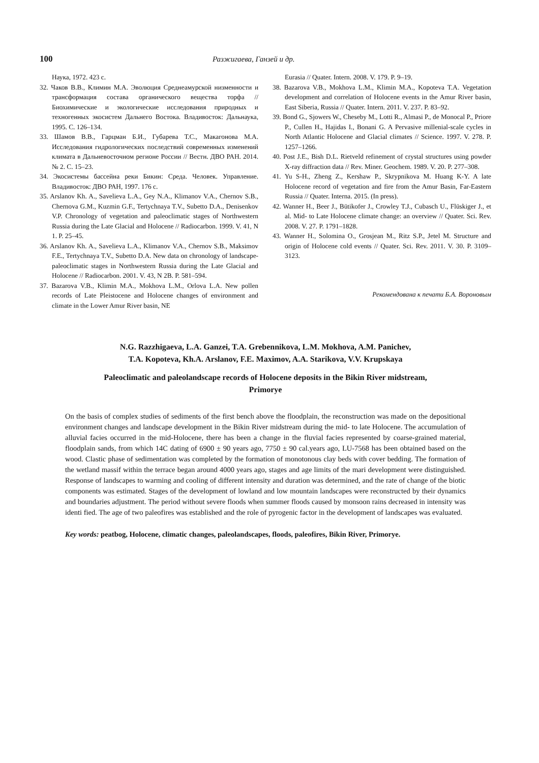100
Разжигаева, Ганзей и др.
Наука, 1972. 423 с.
32. Чаков В.В., Климин М.А. Эволюция Среднеамурской низменности и трансформация состава органического вещества торфа // Биохимические и экологические исследования природных и техногенных экосистем Дальнего Востока. Владивосток: Дальнаука, 1995. С. 126–134.
33. Шамов В.В., Гарцман Б.И., Губарева Т.С., Макагонова М.А. Исследования гидрологических последствий современных изменений климата в Дальневосточном регионе России // Вестн. ДВО РАН. 2014. № 2. С. 15–23.
34. Экосистемы бассейна реки Бикин: Среда. Человек. Управление. Владивосток: ДВО РАН, 1997. 176 с.
35. Arslanov Kh. A., Savelieva L.A., Gey N.A., Klimanov V.A., Chernov S.B., Chernova G.M., Kuzmin G.F., Tertychnaya T.V., Subetto D.A., Denisenkov V.P. Chronology of vegetation and paleoclimatic stages of Northwestern Russia during the Late Glacial and Holocene // Radiocarbon. 1999. V. 41, N 1. P. 25–45.
36. Arslanov Kh. A., Savelieva L.A., Klimanov V.A., Chernov S.B., Maksimov F.E., Tertychnaya T.V., Subetto D.A. New data on chronology of landscape-paleoclimatic stages in Northwestern Russia during the Late Glacial and Holocene // Radiocarbon. 2001. V. 43, N 2B. P. 581–594.
37. Bazarova V.B., Klimin M.A., Mokhova L.M., Orlova L.A. New pollen records of Late Pleistocene and Holocene changes of environment and climate in the Lower Amur River basin, NE
Eurasia // Quater. Intern. 2008. V. 179. P. 9–19.
38. Bazarova V.B., Mokhova L.M., Klimin M.A., Kopoteva T.A. Vegetation development and correlation of Holocene events in the Amur River basin, East Siberia, Russia // Quater. Intern. 2011. V. 237. P. 83–92.
39. Bond G., Sjowers W., Cheseby M., Lotti R., Almasi P., de Monocal P., Priore P., Cullen H., Hajidas I., Bonani G. A Pervasive millenial-scale cycles in North Atlantic Holocene and Glacial climates // Science. 1997. V. 278. P. 1257–1266.
40. Post J.E., Bish D.L. Rietveld refinement of crystal structures using powder X-ray diffraction data // Rev. Miner. Geochem. 1989. V. 20. P. 277–308.
41. Yu S-H., Zheng Z., Kershaw P., Skrypnikova M. Huang K-Y. A late Holocene record of vegetation and fire from the Amur Basin, Far-Eastern Russia // Quater. Interna. 2015. (In press).
42. Wanner H., Beer J., Bütikofer J., Crowley T.J., Cubasch U., Flüskiger J., et al. Mid- to Late Holocene climate change: an overview // Quater. Sci. Rev. 2008. V. 27. P. 1791–1828.
43. Wanner H., Solomina O., Grosjean M., Ritz S.P., Jetel M. Structure and origin of Holocene cold events // Quater. Sci. Rev. 2011. V. 30. P. 3109–3123.
Рекомендована к печати Б.А. Вороновым
N.G. Razzhigaeva, L.A. Ganzei, T.A. Grebennikova, L.M. Mokhova, A.M. Panichev,
T.A. Kopoteva, Kh.A. Arslanov, F.E. Maximov, A.A. Starikova, V.V. Krupskaya
Paleoclimatic and paleolandscape records of Holocene deposits in the Bikin River midstream,
Primorye
On the basis of complex studies of sediments of the first bench above the floodplain, the reconstruction was made on the depositional environment changes and landscape development in the Bikin River midstream during the mid- to late Holocene. The accumulation of alluvial facies occurred in the mid-Holocene, there has been a change in the fluvial facies represented by coarse-grained material, floodplain sands, from which 14C dating of 6900 ± 90 years ago, 7750 ± 90 cal.years ago, LU-7568 has been obtained based on the wood. Clastic phase of sedimentation was completed by the formation of monotonous clay beds with cover bedding. The formation of the wetland massif within the terrace began around 4000 years ago, stages and age limits of the mari development were distinguished. Response of landscapes to warming and cooling of different intensity and duration was determined, and the rate of change of the biotic components was estimated. Stages of the development of lowland and low mountain landscapes were reconstructed by their dynamics and boundaries adjustment. The period without severe floods when summer floods caused by monsoon rains decreased in intensity was identi fied. The age of two paleofires was established and the role of pyrogenic factor in the development of landscapes was evaluated.
Key words: peatbog, Holocene, climatic changes, paleolandscapes, floods, paleofires, Bikin River, Primorye.